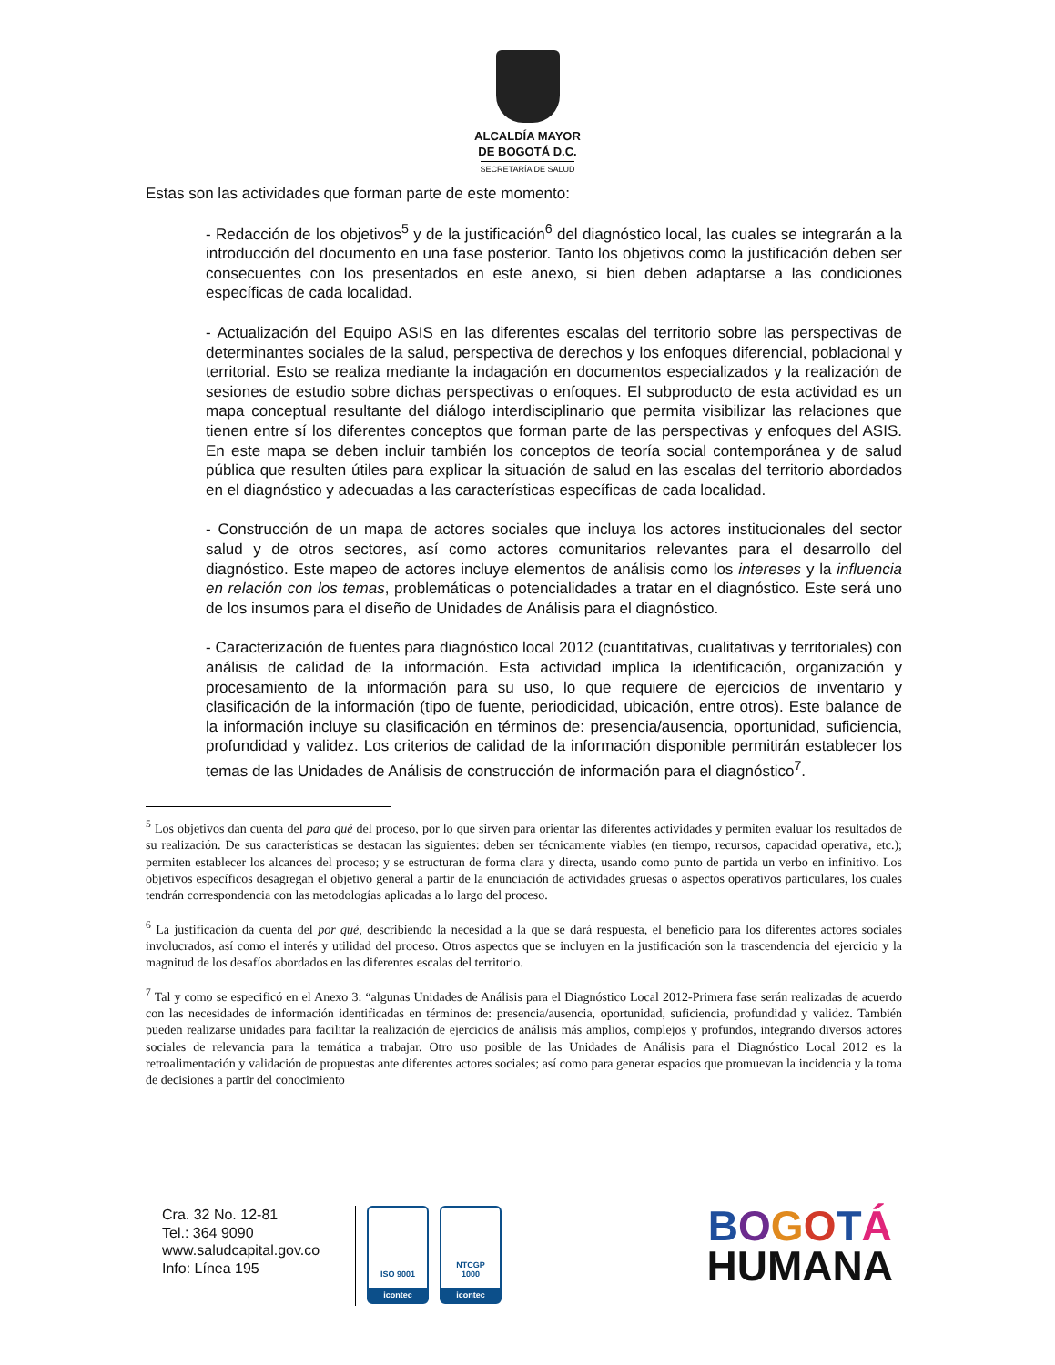ALCALDÍA MAYOR
DE BOGOTÁ D.C.
SECRETARÍA DE SALUD
Estas son las actividades que forman parte de este momento:
- Redacción de los objetivos<sup>5</sup> y de la justificación<sup>6</sup> del diagnóstico local, las cuales se integrarán a la introducción del documento en una fase posterior. Tanto los objetivos como la justificación deben ser consecuentes con los presentados en este anexo, si bien deben adaptarse a las condiciones específicas de cada localidad.
- Actualización del Equipo ASIS en las diferentes escalas del territorio sobre las perspectivas de determinantes sociales de la salud, perspectiva de derechos y los enfoques diferencial, poblacional y territorial. Esto se realiza mediante la indagación en documentos especializados y la realización de sesiones de estudio sobre dichas perspectivas o enfoques. El subproducto de esta actividad es un mapa conceptual resultante del diálogo interdisciplinario que permita visibilizar las relaciones que tienen entre sí los diferentes conceptos que forman parte de las perspectivas y enfoques del ASIS. En este mapa se deben incluir también los conceptos de teoría social contemporánea y de salud pública que resulten útiles para explicar la situación de salud en las escalas del territorio abordados en el diagnóstico y adecuadas a las características específicas de cada localidad.
- Construcción de un mapa de actores sociales que incluya los actores institucionales del sector salud y de otros sectores, así como actores comunitarios relevantes para el desarrollo del diagnóstico. Este mapeo de actores incluye elementos de análisis como los intereses y la influencia en relación con los temas, problemáticas o potencialidades a tratar en el diagnóstico. Este será uno de los insumos para el diseño de Unidades de Análisis para el diagnóstico.
- Caracterización de fuentes para diagnóstico local 2012 (cuantitativas, cualitativas y territoriales) con análisis de calidad de la información. Esta actividad implica la identificación, organización y procesamiento de la información para su uso, lo que requiere de ejercicios de inventario y clasificación de la información (tipo de fuente, periodicidad, ubicación, entre otros). Este balance de la información incluye su clasificación en términos de: presencia/ausencia, oportunidad, suficiencia, profundidad y validez. Los criterios de calidad de la información disponible permitirán establecer los temas de las Unidades de Análisis de construcción de información para el diagnóstico<sup>7</sup>.
<sup>5</sup> Los objetivos dan cuenta del para qué del proceso, por lo que sirven para orientar las diferentes actividades y permiten evaluar los resultados de su realización. De sus características se destacan las siguientes: deben ser técnicamente viables (en tiempo, recursos, capacidad operativa, etc.); permiten establecer los alcances del proceso; y se estructuran de forma clara y directa, usando como punto de partida un verbo en infinitivo. Los objetivos específicos desagregan el objetivo general a partir de la enunciación de actividades gruesas o aspectos operativos particulares, los cuales tendrán correspondencia con las metodologías aplicadas a lo largo del proceso.
<sup>6</sup> La justificación da cuenta del por qué, describiendo la necesidad a la que se dará respuesta, el beneficio para los diferentes actores sociales involucrados, así como el interés y utilidad del proceso. Otros aspectos que se incluyen en la justificación son la trascendencia del ejercicio y la magnitud de los desafíos abordados en las diferentes escalas del territorio.
<sup>7</sup> Tal y como se especificó en el Anexo 3: “algunas Unidades de Análisis para el Diagnóstico Local 2012-Primera fase serán realizadas de acuerdo con las necesidades de información identificadas en términos de: presencia/ausencia, oportunidad, suficiencia, profundidad y validez. También pueden realizarse unidades para facilitar la realización de ejercicios de análisis más amplios, complejos y profundos, integrando diversos actores sociales de relevancia para la temática a trabajar. Otro uso posible de las Unidades de Análisis para el Diagnóstico Local 2012 es la retroalimentación y validación de propuestas ante diferentes actores sociales; así como para generar espacios que promuevan la incidencia y la toma de decisiones a partir del conocimiento
Cra. 32 No. 12-81
Tel.: 364 9090
www.saludcapital.gov.co
Info: Línea 195
ISO 9001
icontec
NTCGP
1000
icontec
BOGOTÁ
HUMANA